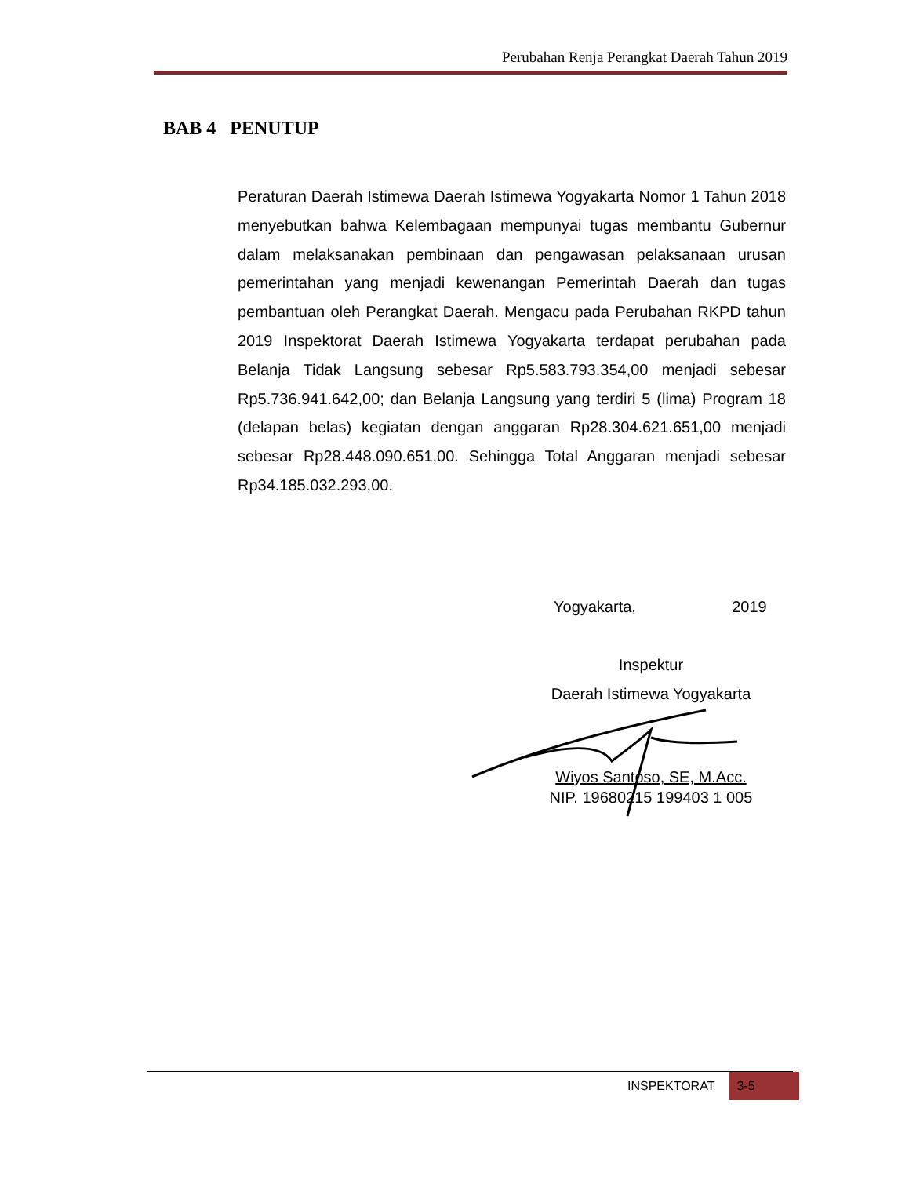Perubahan Renja Perangkat Daerah Tahun 2019
BAB 4 PENUTUP
Peraturan Daerah Istimewa Daerah Istimewa Yogyakarta Nomor 1 Tahun 2018 menyebutkan bahwa Kelembagaan mempunyai tugas membantu Gubernur dalam melaksanakan pembinaan dan pengawasan pelaksanaan urusan pemerintahan yang menjadi kewenangan Pemerintah Daerah dan tugas pembantuan oleh Perangkat Daerah. Mengacu pada Perubahan RKPD tahun 2019 Inspektorat Daerah Istimewa Yogyakarta terdapat perubahan pada Belanja Tidak Langsung sebesar Rp5.583.793.354,00 menjadi sebesar Rp5.736.941.642,00; dan Belanja Langsung yang terdiri 5 (lima) Program 18 (delapan belas) kegiatan dengan anggaran Rp28.304.621.651,00 menjadi sebesar Rp28.448.090.651,00. Sehingga Total Anggaran menjadi sebesar Rp34.185.032.293,00.
Yogyakarta, 2019
Inspektur
Daerah Istimewa Yogyakarta
Wiyos Santoso, SE, M.Acc.
NIP. 19680215 199403 1 005
INSPEKTORAT 3-5